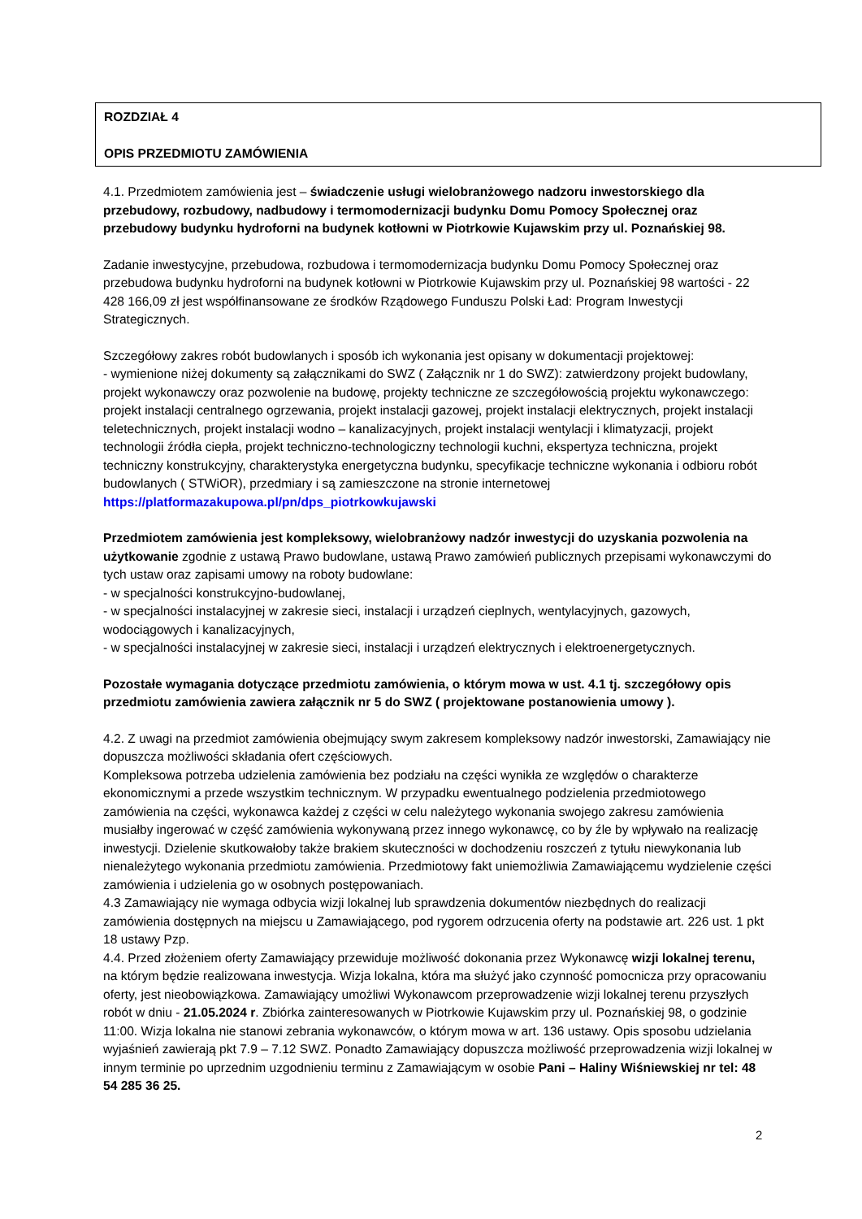ROZDZIAŁ 4
OPIS PRZEDMIOTU ZAMÓWIENIA
4.1. Przedmiotem zamówienia jest – świadczenie usługi wielobranżowego nadzoru inwestorskiego dla przebudowy, rozbudowy, nadbudowy i termomodernizacji budynku Domu Pomocy Społecznej oraz przebudowy budynku hydroforni na budynek kotłowni w Piotrkowie Kujawskim przy ul. Poznańskiej 98.
Zadanie inwestycyjne, przebudowa, rozbudowa i termomodernizacja budynku Domu Pomocy Społecznej oraz przebudowa budynku hydroforni na budynek kotłowni w Piotrkowie Kujawskim przy ul. Poznańskiej 98 wartości - 22 428 166,09 zł jest współfinansowane ze środków Rządowego Funduszu Polski Ład: Program Inwestycji Strategicznych.
Szczegółowy zakres robót budowlanych i sposób ich wykonania jest opisany w dokumentacji projektowej:
- wymienione niżej dokumenty są załącznikami do SWZ ( Załącznik nr 1 do SWZ): zatwierdzony projekt budowlany, projekt wykonawczy oraz pozwolenie na budowę, projekty techniczne ze szczegółowością projektu wykonawczego: projekt instalacji centralnego ogrzewania, projekt instalacji gazowej, projekt instalacji elektrycznych, projekt instalacji teletechnicznych, projekt instalacji wodno – kanalizacyjnych, projekt instalacji wentylacji i klimatyzacji, projekt technologii źródła ciepła, projekt techniczno-technologiczny technologii kuchni, ekspertyza techniczna, projekt techniczny konstrukcyjny, charakterystyka energetyczna budynku, specyfikacje techniczne wykonania i odbioru robót budowlanych ( STWiOR), przedmiary i są zamieszczone na stronie internetowej https://platformazakupowa.pl/pn/dps_piotrkowkujawski
Przedmiotem zamówienia jest kompleksowy, wielobranżowy nadzór inwestycji do uzyskania pozwolenia na użytkowanie zgodnie z ustawą Prawo budowlane, ustawą Prawo zamówień publicznych przepisami wykonawczymi do tych ustaw oraz zapisami umowy na roboty budowlane:
- w specjalności konstrukcyjno-budowlanej,
- w specjalności instalacyjnej w zakresie sieci, instalacji i urządzeń cieplnych, wentylacyjnych, gazowych, wodociągowych i kanalizacyjnych,
- w specjalności instalacyjnej w zakresie sieci, instalacji i urządzeń elektrycznych i elektroenergetycznych.
Pozostałe wymagania dotyczące przedmiotu zamówienia, o którym mowa w ust. 4.1 tj. szczegółowy opis przedmiotu zamówienia zawiera załącznik nr 5 do SWZ ( projektowane postanowienia umowy ).
4.2. Z uwagi na przedmiot zamówienia obejmujący swym zakresem kompleksowy nadzór inwestorski, Zamawiający nie dopuszcza możliwości składania ofert częściowych.
Kompleksowa potrzeba udzielenia zamówienia bez podziału na części wynikła ze względów o charakterze ekonomicznymi a przede wszystkim technicznym. W przypadku ewentualnego podzielenia przedmiotowego zamówienia na części, wykonawca każdej z części w celu należytego wykonania swojego zakresu zamówienia musiałby ingerować w część zamówienia wykonywaną przez innego wykonawcę, co by źle by wpływało na realizację inwestycji. Dzielenie skutkowałoby także brakiem skuteczności w dochodzeniu roszczeń z tytułu niewykonania lub nienależytego wykonania przedmiotu zamówienia. Przedmiotowy fakt uniemożliwia Zamawiającemu wydzielenie części zamówienia i udzielenia go w osobnych postępowaniach.
4.3 Zamawiający nie wymaga odbycia wizji lokalnej lub sprawdzenia dokumentów niezbędnych do realizacji zamówienia dostępnych na miejscu u Zamawiającego, pod rygorem odrzucenia oferty na podstawie art. 226 ust. 1 pkt 18 ustawy Pzp.
4.4. Przed złożeniem oferty Zamawiający przewiduje możliwość dokonania przez Wykonawcę wizji lokalnej terenu, na którym będzie realizowana inwestycja. Wizja lokalna, która ma służyć jako czynność pomocnicza przy opracowaniu oferty, jest nieobowiązkowa. Zamawiający umożliwi Wykonawcom przeprowadzenie wizji lokalnej terenu przyszłych robót w dniu - 21.05.2024 r. Zbiórka zainteresowanych w Piotrkowie Kujawskim przy ul. Poznańskiej 98, o godzinie 11:00. Wizja lokalna nie stanowi zebrania wykonawców, o którym mowa w art. 136 ustawy. Opis sposobu udzielania wyjaśnień zawierają pkt 7.9 – 7.12 SWZ. Ponadto Zamawiający dopuszcza możliwość przeprowadzenia wizji lokalnej w innym terminie po uprzednim uzgodnieniu terminu z Zamawiającym w osobie Pani – Haliny Wiśniewskiej nr tel: 48 54 285 36 25.
2